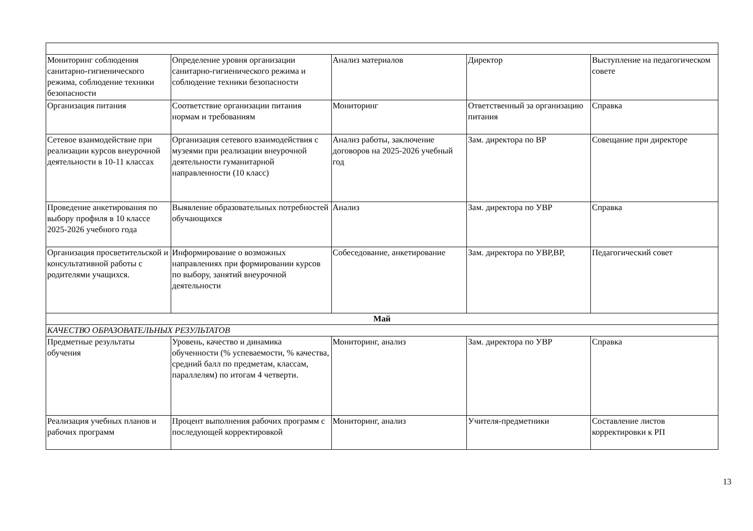| Мониторинг соблюдения санитарно-гигиенического режима, соблюдение техники безопасности | Определение уровня организации санитарно-гигиенического режима и соблюдение техники безопасности | Анализ материалов | Директор | Выступление на педагогическом совете |
| Организация питания | Соответствие организации питания нормам и требованиям | Мониторинг | Ответственный за организацию питания | Справка |
| Сетевое взаимодействие при реализации курсов внеурочной деятельности в 10-11 классах | Организация сетевого взаимодействия с музеями при реализации внеурочной деятельности гуманитарной направленности (10 класс) | Анализ работы, заключение договоров на 2025-2026 учебный год | Зам. директора по ВР | Совещание при директоре |
| Проведение анкетирования по выбору профиля в 10 классе 2025-2026 учебного года | Выявление образовательных потребностей обучающихся | Анализ | Зам. директора по УВР | Справка |
| Организация просветительской и консультативной работы с родителями учащихся. | Информирование о возможных направлениях при формировании курсов по выбору, занятий внеурочной деятельности | Собеседование, анкетирование | Зам. директора по УВР,ВР, | Педагогический совет |
| Май | | | | |
| КАЧЕСТВО ОБРАЗОВАТЕЛЬНЫХ РЕЗУЛЬТАТОВ | | | | |
| Предметные результаты обучения | Уровень, качество и динамика обученности (% успеваемости, % качества, средний балл по предметам, классам, параллелям) по итогам 4 четверти. | Мониторинг, анализ | Зам. директора по УВР | Справка |
| Реализация учебных планов и рабочих программ | Процент выполнения рабочих программ с последующей корректировкой | Мониторинг, анализ | Учителя-предметники | Составление листов корректировки к РП |
13